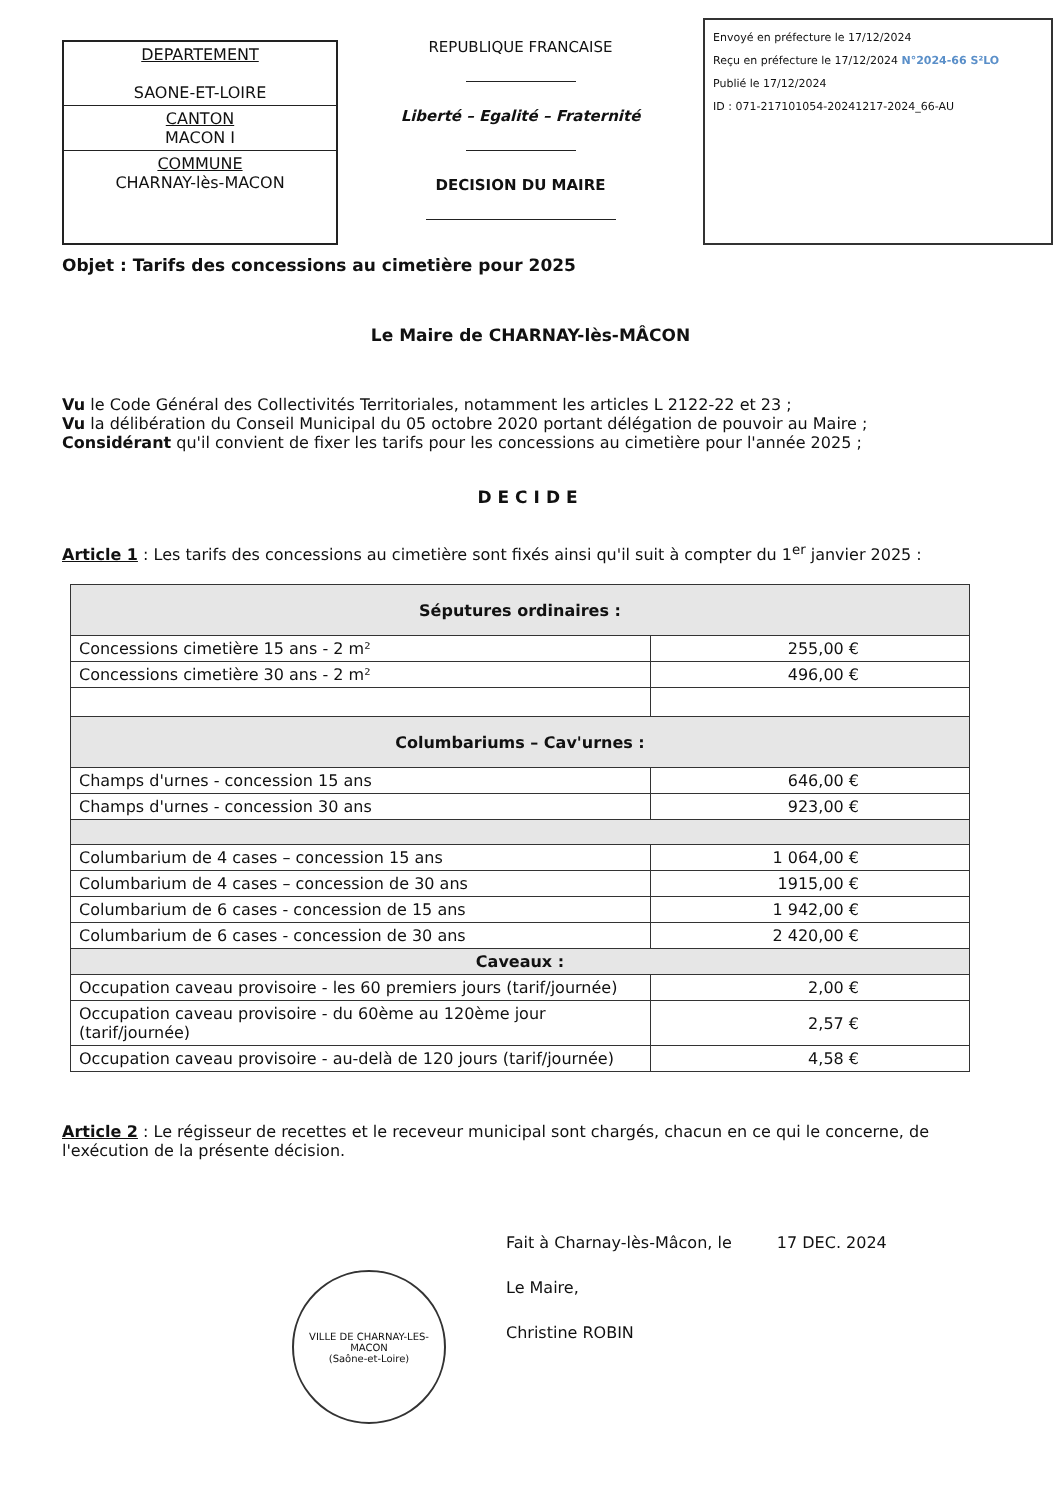DEPARTEMENT
SAONE-ET-LOIRE
CANTON
MACON I
COMMUNE
CHARNAY-lès-MACON
REPUBLIQUE FRANCAISE
Liberté – Egalité – Fraternité
DECISION DU MAIRE
Envoyé en préfecture le 17/12/2024
Reçu en préfecture le 17/12/2024 N°2024-66 S²LO
Publié le 17/12/2024
ID : 071-217101054-20241217-2024_66-AU
Objet : Tarifs des concessions au cimetière pour 2025
Le Maire de CHARNAY-lès-MÂCON
Vu le Code Général des Collectivités Territoriales, notamment les articles L 2122-22 et 23 ;
Vu la délibération du Conseil Municipal du 05 octobre 2020 portant délégation de pouvoir au Maire ;
Considérant qu'il convient de fixer les tarifs pour les concessions au cimetière pour l'année 2025 ;
DECIDE
Article 1 : Les tarifs des concessions au cimetière sont fixés ainsi qu'il suit à compter du 1<sup>er</sup> janvier 2025 :
| Séputures ordinaires : | |
| --- | --- |
| Concessions cimetière 15 ans - 2 m² | 255,00 € |
| Concessions cimetière 30 ans - 2 m² | 496,00 € |
| Columbariums – Cav'urnes : | |
| Champs d'urnes - concession 15 ans | 646,00 € |
| Champs d'urnes - concession 30 ans | 923,00 € |
| Columbarium de 4 cases – concession 15 ans | 1 064,00 € |
| Columbarium de 4 cases – concession de 30 ans | 1915,00 € |
| Columbarium de 6 cases - concession de 15 ans | 1 942,00 € |
| Columbarium de 6 cases - concession de 30 ans | 2 420,00 € |
| Caveaux : | |
| Occupation caveau provisoire - les 60 premiers jours (tarif/journée) | 2,00 € |
| Occupation caveau provisoire - du 60ème au 120ème jour (tarif/journée) | 2,57 € |
| Occupation caveau provisoire - au-delà de 120 jours (tarif/journée) | 4,58 € |
Article 2 : Le régisseur de recettes et le receveur municipal sont chargés, chacun en ce qui le concerne, de l'exécution de la présente décision.
VILLE DE CHARNAY-LES-MACON
(Saône-et-Loire)
Fait à Charnay-lès-Mâcon, le 17 DEC. 2024
Le Maire,
Christine ROBIN